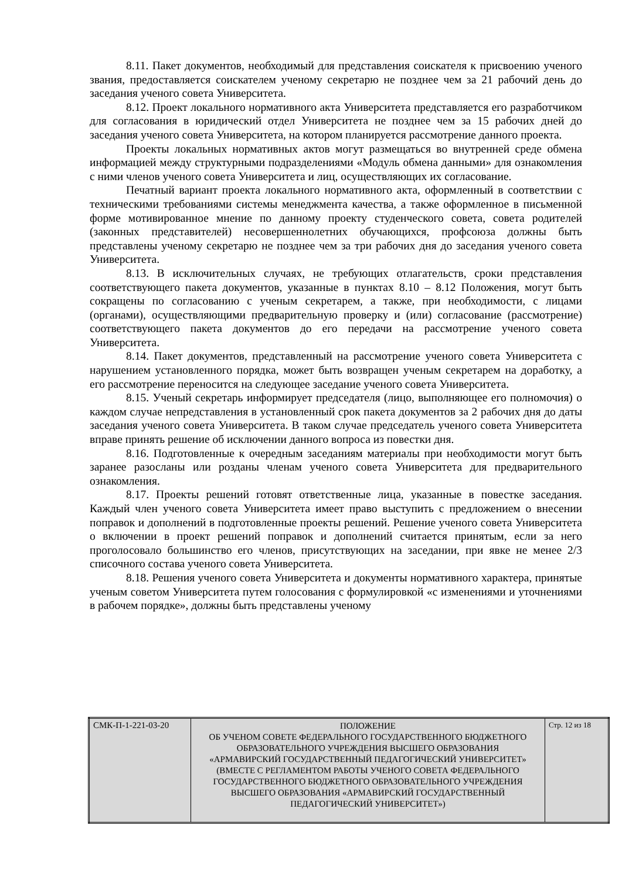8.11. Пакет документов, необходимый для представления соискателя к присвоению ученого звания, предоставляется соискателем ученому секретарю не позднее чем за 21 рабочий день до заседания ученого совета Университета.
8.12. Проект локального нормативного акта Университета представляется его разработчиком для согласования в юридический отдел Университета не позднее чем за 15 рабочих дней до заседания ученого совета Университета, на котором планируется рассмотрение данного проекта.
Проекты локальных нормативных актов могут размещаться во внутренней среде обмена информацией между структурными подразделениями «Модуль обмена данными» для ознакомления с ними членов ученого совета Университета и лиц, осуществляющих их согласование.
Печатный вариант проекта локального нормативного акта, оформленный в соответствии с техническими требованиями системы менеджмента качества, а также оформленное в письменной форме мотивированное мнение по данному проекту студенческого совета, совета родителей (законных представителей) несовершеннолетних обучающихся, профсоюза должны быть представлены ученому секретарю не позднее чем за три рабочих дня до заседания ученого совета Университета.
8.13. В исключительных случаях, не требующих отлагательств, сроки представления соответствующего пакета документов, указанные в пунктах 8.10 – 8.12 Положения, могут быть сокращены по согласованию с ученым секретарем, а также, при необходимости, с лицами (органами), осуществляющими предварительную проверку и (или) согласование (рассмотрение) соответствующего пакета документов до его передачи на рассмотрение ученого совета Университета.
8.14. Пакет документов, представленный на рассмотрение ученого совета Университета с нарушением установленного порядка, может быть возвращен ученым секретарем на доработку, а его рассмотрение переносится на следующее заседание ученого совета Университета.
8.15. Ученый секретарь информирует председателя (лицо, выполняющее его полномочия) о каждом случае непредставления в установленный срок пакета документов за 2 рабочих дня до даты заседания ученого совета Университета. В таком случае председатель ученого совета Университета вправе принять решение об исключении данного вопроса из повестки дня.
8.16. Подготовленные к очередным заседаниям материалы при необходимости могут быть заранее разосланы или розданы членам ученого совета Университета для предварительного ознакомления.
8.17. Проекты решений готовят ответственные лица, указанные в повестке заседания. Каждый член ученого совета Университета имеет право выступить с предложением о внесении поправок и дополнений в подготовленные проекты решений. Решение ученого совета Университета о включении в проект решений поправок и дополнений считается принятым, если за него проголосовало большинство его членов, присутствующих на заседании, при явке не менее 2/3 списочного состава ученого совета Университета.
8.18. Решения ученого совета Университета и документы нормативного характера, принятые ученым советом Университета путем голосования с формулировкой «с изменениями и уточнениями в рабочем порядке», должны быть представлены ученому
| СМК-П-1-221-03-20 | ПОЛОЖЕНИЕ ОБ УЧЕНОМ СОВЕТЕ ФЕДЕРАЛЬНОГО ГОСУДАРСТВЕННОГО БЮДЖЕТНОГО ОБРАЗОВАТЕЛЬНОГО УЧРЕЖДЕНИЯ ВЫСШЕГО ОБРАЗОВАНИЯ «АРМАВИРСКИЙ ГОСУДАРСТВЕННЫЙ ПЕДАГОГИЧЕСКИЙ УНИВЕРСИТЕТ» (ВМЕСТЕ С РЕГЛАМЕНТОМ РАБОТЫ УЧЕНОГО СОВЕТА ФЕДЕРАЛЬНОГО ГОСУДАРСТВЕННОГО БЮДЖЕТНОГО ОБРАЗОВАТЕЛЬНОГО УЧРЕЖДЕНИЯ ВЫСШЕГО ОБРАЗОВАНИЯ «АРМАВИРСКИЙ ГОСУДАРСТВЕННЫЙ ПЕДАГОГИЧЕСКИЙ УНИВЕРСИТЕТ») | Стр. 12 из 18 |